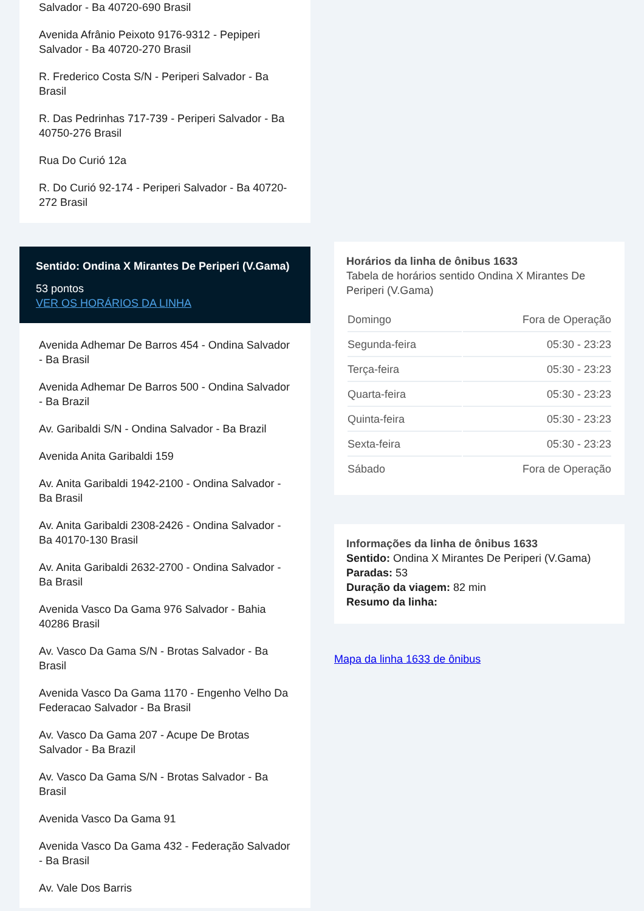Salvador - Ba 40720-690 Brasil
Avenida Afrânio Peixoto 9176-9312 - Pepiperi Salvador - Ba 40720-270 Brasil
R. Frederico Costa S/N - Periperi Salvador - Ba Brasil
R. Das Pedrinhas 717-739 - Periperi Salvador - Ba 40750-276 Brasil
Rua Do Curió 12a
R. Do Curió 92-174 - Periperi Salvador - Ba 40720-272 Brasil
Sentido: Ondina X Mirantes De Periperi (V.Gama)
53 pontos
VER OS HORÁRIOS DA LINHA
Avenida Adhemar De Barros 454 - Ondina Salvador - Ba Brasil
Avenida Adhemar De Barros 500 - Ondina Salvador - Ba Brazil
Av. Garibaldi S/N - Ondina Salvador - Ba Brazil
Avenida Anita Garibaldi 159
Av. Anita Garibaldi 1942-2100 - Ondina Salvador - Ba Brasil
Av. Anita Garibaldi 2308-2426 - Ondina Salvador - Ba 40170-130 Brasil
Av. Anita Garibaldi 2632-2700 - Ondina Salvador - Ba Brasil
Avenida Vasco Da Gama 976 Salvador - Bahia 40286 Brasil
Av. Vasco Da Gama S/N - Brotas Salvador - Ba Brasil
Avenida Vasco Da Gama 1170 - Engenho Velho Da Federacao Salvador - Ba Brasil
Av. Vasco Da Gama 207 - Acupe De Brotas Salvador - Ba Brazil
Av. Vasco Da Gama S/N - Brotas Salvador - Ba Brasil
Avenida Vasco Da Gama 91
Avenida Vasco Da Gama 432 - Federação Salvador - Ba Brasil
Av. Vale Dos Barris
Horários da linha de ônibus 1633
Tabela de horários sentido Ondina X Mirantes De Periperi (V.Gama)
| Domingo | Fora de Operação |
| Segunda-feira | 05:30 - 23:23 |
| Terça-feira | 05:30 - 23:23 |
| Quarta-feira | 05:30 - 23:23 |
| Quinta-feira | 05:30 - 23:23 |
| Sexta-feira | 05:30 - 23:23 |
| Sábado | Fora de Operação |
Informações da linha de ônibus 1633
Sentido: Ondina X Mirantes De Periperi (V.Gama)
Paradas: 53
Duração da viagem: 82 min
Resumo da linha:
Mapa da linha 1633 de ônibus